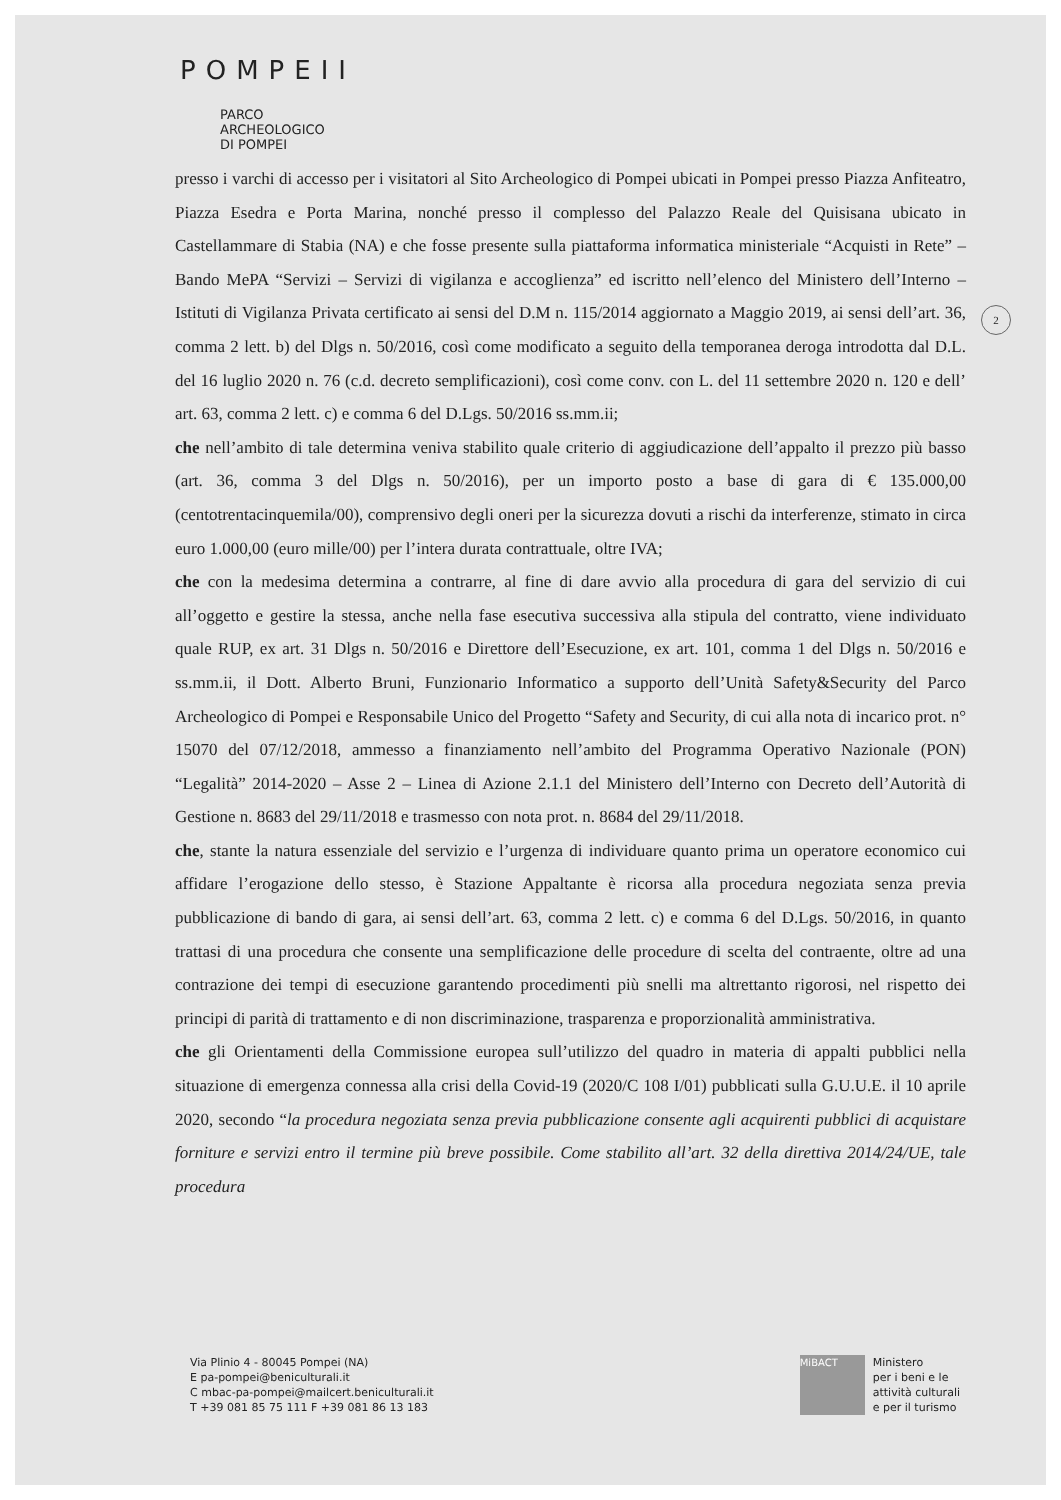POMPEII
PARCO
ARCHEOLOGICO
DI POMPEI
2
presso i varchi di accesso per i visitatori al Sito Archeologico di Pompei ubicati in Pompei presso Piazza Anfiteatro, Piazza Esedra e Porta Marina, nonché presso il complesso del Palazzo Reale del Quisisana ubicato in Castellammare di Stabia (NA) e che fosse presente sulla piattaforma informatica ministeriale “Acquisti in Rete” – Bando MePA “Servizi – Servizi di vigilanza e accoglienza” ed iscritto nell’elenco del Ministero dell’Interno – Istituti di Vigilanza Privata certificato ai sensi del D.M n. 115/2014 aggiornato a Maggio 2019, ai sensi dell’art. 36, comma 2 lett. b) del Dlgs n. 50/2016, così come modificato a seguito della temporanea deroga introdotta dal D.L. del 16 luglio 2020 n. 76 (c.d. decreto semplificazioni), così come conv. con L. del 11 settembre 2020 n. 120 e dell’ art. 63, comma 2 lett. c) e comma 6 del D.Lgs. 50/2016 ss.mm.ii;
che nell’ambito di tale determina veniva stabilito quale criterio di aggiudicazione dell’appalto il prezzo più basso (art. 36, comma 3 del Dlgs n. 50/2016), per un importo posto a base di gara di € 135.000,00 (centotrentacinquemila/00), comprensivo degli oneri per la sicurezza dovuti a rischi da interferenze, stimato in circa euro 1.000,00 (euro mille/00) per l’intera durata contrattuale, oltre IVA;
che con la medesima determina a contrarre, al fine di dare avvio alla procedura di gara del servizio di cui all’oggetto e gestire la stessa, anche nella fase esecutiva successiva alla stipula del contratto, viene individuato quale RUP, ex art. 31 Dlgs n. 50/2016 e Direttore dell’Esecuzione, ex art. 101, comma 1 del Dlgs n. 50/2016 e ss.mm.ii, il Dott. Alberto Bruni, Funzionario Informatico a supporto dell’Unità Safety&Security del Parco Archeologico di Pompei e Responsabile Unico del Progetto “Safety and Security, di cui alla nota di incarico prot. n° 15070 del 07/12/2018, ammesso a finanziamento nell’ambito del Programma Operativo Nazionale (PON) “Legalità” 2014-2020 – Asse 2 – Linea di Azione 2.1.1 del Ministero dell’Interno con Decreto dell’Autorità di Gestione n. 8683 del 29/11/2018 e trasmesso con nota prot. n. 8684 del 29/11/2018.
che, stante la natura essenziale del servizio e l’urgenza di individuare quanto prima un operatore economico cui affidare l’erogazione dello stesso, è Stazione Appaltante è ricorsa alla procedura negoziata senza previa pubblicazione di bando di gara, ai sensi dell’art. 63, comma 2 lett. c) e comma 6 del D.Lgs. 50/2016, in quanto trattasi di una procedura che consente una semplificazione delle procedure di scelta del contraente, oltre ad una contrazione dei tempi di esecuzione garantendo procedimenti più snelli ma altrettanto rigorosi, nel rispetto dei principi di parità di trattamento e di non discriminazione, trasparenza e proporzionalità amministrativa.
che gli Orientamenti della Commissione europea sull’utilizzo del quadro in materia di appalti pubblici nella situazione di emergenza connessa alla crisi della Covid-19 (2020/C 108 I/01) pubblicati sulla G.U.U.E. il 10 aprile 2020, secondo “la procedura negoziata senza previa pubblicazione consente agli acquirenti pubblici di acquistare forniture e servizi entro il termine più breve possibile. Come stabilito all’art. 32 della direttiva 2014/24/UE, tale procedura
Via Plinio 4 - 80045 Pompei (NA)
E pa-pompei@beniculturali.it
C mbac-pa-pompei@mailcert.beniculturali.it
T +39 081 85 75 111 F +39 081 86 13 183
MiBACT
Ministero
per i beni e le
attività culturali
e per il turismo